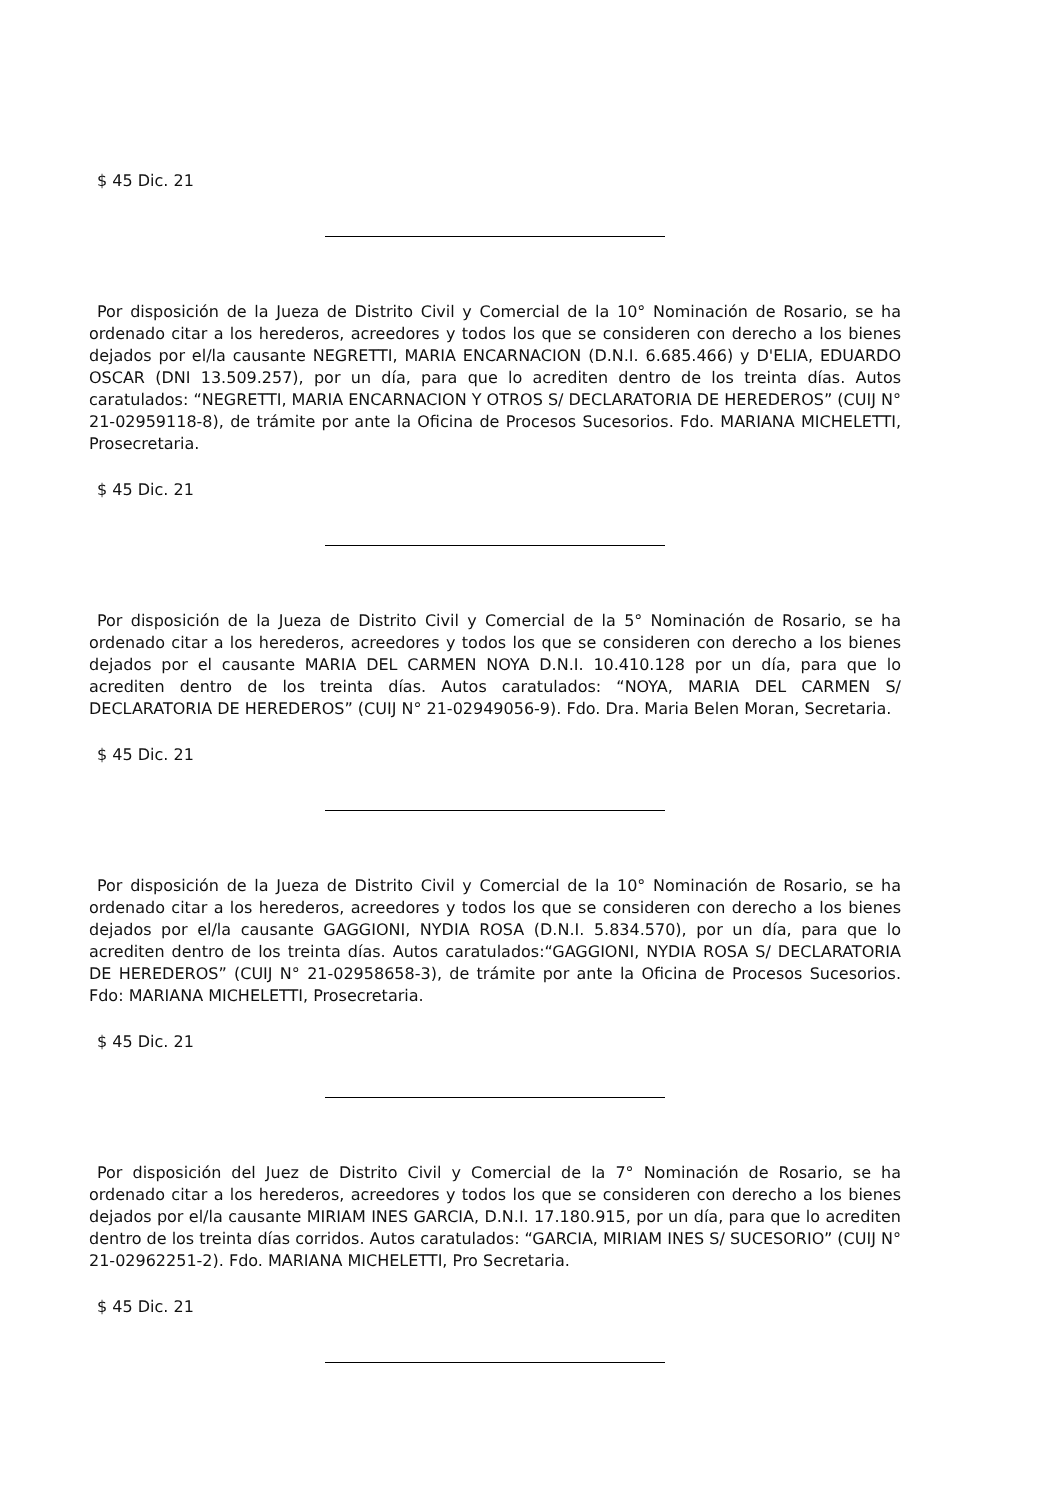$ 45 Dic. 21
Por disposición de la Jueza de Distrito Civil y Comercial de la 10° Nominación de Rosario, se ha ordenado citar a los herederos, acreedores y todos los que se consideren con derecho a los bienes dejados por el/la causante NEGRETTI, MARIA ENCARNACION (D.N.I. 6.685.466) y D'ELIA, EDUARDO OSCAR (DNI 13.509.257), por un día, para que lo acrediten dentro de los treinta días. Autos caratulados: “NEGRETTI, MARIA ENCARNACION Y OTROS S/ DECLARATORIA DE HEREDEROS” (CUIJ N° 21-02959118-8), de trámite por ante la Oficina de Procesos Sucesorios. Fdo. MARIANA MICHELETTI, Prosecretaria.
$ 45 Dic. 21
Por disposición de la Jueza de Distrito Civil y Comercial de la 5° Nominación de Rosario, se ha ordenado citar a los herederos, acreedores y todos los que se consideren con derecho a los bienes dejados por el causante MARIA DEL CARMEN NOYA D.N.I. 10.410.128 por un día, para que lo acrediten dentro de los treinta días. Autos caratulados: “NOYA, MARIA DEL CARMEN S/ DECLARATORIA DE HEREDEROS” (CUIJ N° 21-02949056-9). Fdo. Dra. Maria Belen Moran, Secretaria.
$ 45 Dic. 21
Por disposición de la Jueza de Distrito Civil y Comercial de la 10° Nominación de Rosario, se ha ordenado citar a los herederos, acreedores y todos los que se consideren con derecho a los bienes dejados por el/la causante GAGGIONI, NYDIA ROSA (D.N.I. 5.834.570), por un día, para que lo acrediten dentro de los treinta días. Autos caratulados:“GAGGIONI, NYDIA ROSA S/ DECLARATORIA DE HEREDEROS” (CUIJ N° 21-02958658-3), de trámite por ante la Oficina de Procesos Sucesorios. Fdo: MARIANA MICHELETTI, Prosecretaria.
$ 45 Dic. 21
Por disposición del Juez de Distrito Civil y Comercial de la 7° Nominación de Rosario, se ha ordenado citar a los herederos, acreedores y todos los que se consideren con derecho a los bienes dejados por el/la causante MIRIAM INES GARCIA, D.N.I. 17.180.915, por un día, para que lo acrediten dentro de los treinta días corridos. Autos caratulados: “GARCIA, MIRIAM INES S/ SUCESORIO” (CUIJ N° 21-02962251-2). Fdo. MARIANA MICHELETTI, Pro Secretaria.
$ 45 Dic. 21